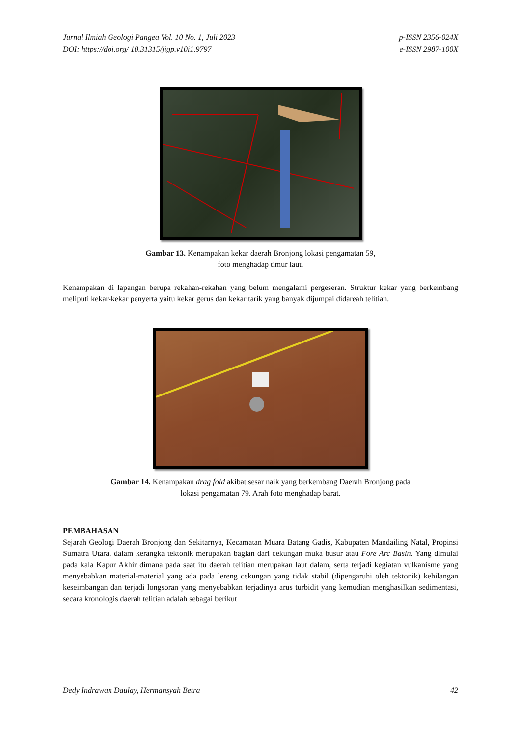Jurnal Ilmiah Geologi Pangea Vol. 10 No. 1, Juli 2023
DOI: https://doi.org/ 10.31315/jigp.v10i1.9797
p-ISSN 2356-024X
e-ISSN 2987-100X
Gambar 13. Kenampakan kekar daerah Bronjong lokasi pengamatan 59,
foto menghadap timur laut.
Kenampakan di lapangan berupa rekahan-rekahan yang belum mengalami pergeseran. Struktur kekar yang berkembang meliputi kekar-kekar penyerta yaitu kekar gerus dan kekar tarik yang banyak dijumpai didareah telitian.
Gambar 14. Kenampakan drag fold akibat sesar naik yang berkembang Daerah Bronjong pada
lokasi pengamatan 79. Arah foto menghadap barat.
PEMBAHASAN
Sejarah Geologi Daerah Bronjong dan Sekitarnya, Kecamatan Muara Batang Gadis, Kabupaten Mandailing Natal, Propinsi Sumatra Utara, dalam kerangka tektonik merupakan bagian dari cekungan muka busur atau Fore Arc Basin. Yang dimulai pada kala Kapur Akhir dimana pada saat itu daerah telitian merupakan laut dalam, serta terjadi kegiatan vulkanisme yang menyebabkan material-material yang ada pada lereng cekungan yang tidak stabil (dipengaruhi oleh tektonik) kehilangan keseimbangan dan terjadi longsoran yang menyebabkan terjadinya arus turbidit yang kemudian menghasilkan sedimentasi, secara kronologis daerah telitian adalah sebagai berikut
Dedy Indrawan Daulay, Hermansyah Betra
42